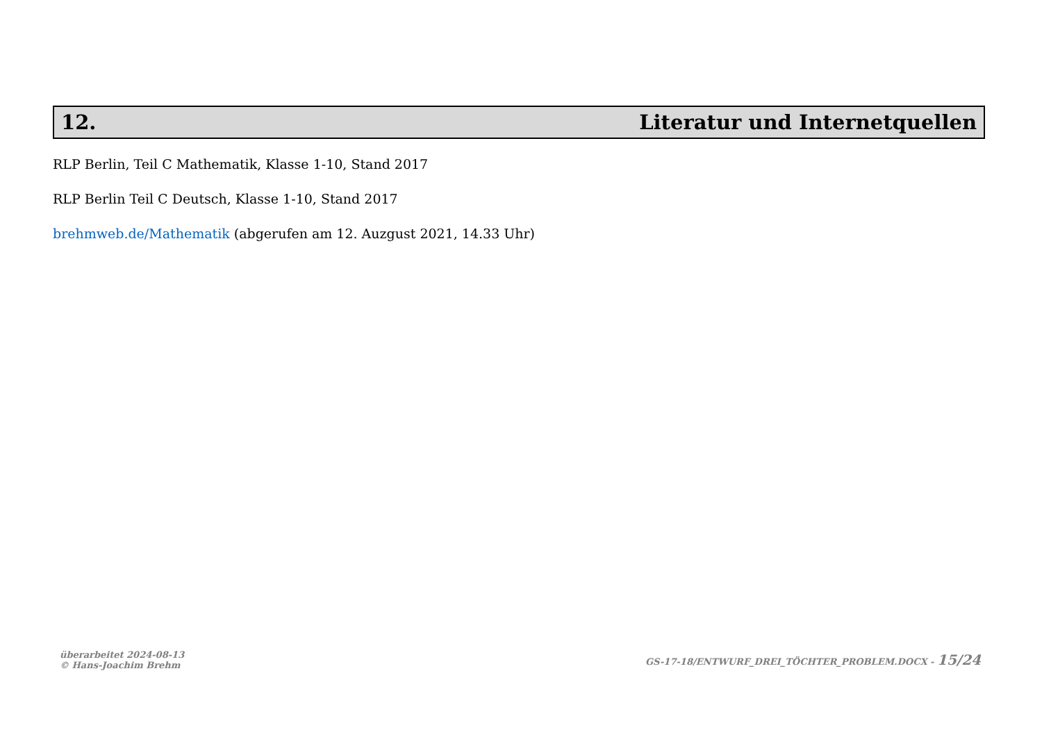12. Literatur und Internetquellen
RLP Berlin, Teil C Mathematik, Klasse 1-10, Stand 2017
RLP Berlin Teil C Deutsch, Klasse 1-10, Stand 2017
brehmweb.de/Mathematik (abgerufen am 12. Auzgust 2021, 14.33 Uhr)
überarbeitet 2024-08-13
© Hans-Joachim Brehm
GS-17-18/ENTWURF_DREI_TÖCHTER_PROBLEM.DOCX - 15/24